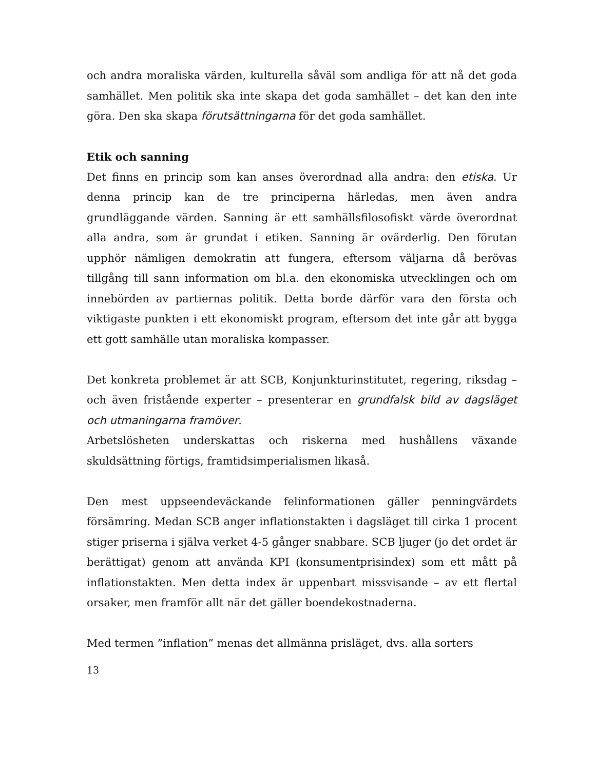och andra moraliska värden, kulturella såväl som andliga för att nå det goda samhället. Men politik ska inte skapa det goda samhället – det kan den inte göra. Den ska skapa förutsättningarna för det goda samhället.
Etik och sanning
Det finns en princip som kan anses överordnad alla andra: den etiska. Ur denna princip kan de tre principerna härledas, men även andra grundläggande värden. Sanning är ett samhällsfilosofiskt värde överordnat alla andra, som är grundat i etiken. Sanning är ovärderlig. Den förutan upphör nämligen demokratin att fungera, eftersom väljarna då berövas tillgång till sann information om bl.a. den ekonomiska utvecklingen och om innebörden av partiernas politik. Detta borde därför vara den första och viktigaste punkten i ett ekonomiskt program, eftersom det inte går att bygga ett gott samhälle utan moraliska kompasser.
Det konkreta problemet är att SCB, Konjunkturinstitutet, regering, riksdag – och även fristående experter – presenterar en grundfalsk bild av dagsläget och utmaningarna framöver.
Arbetslösheten underskattas och riskerna med hushållens växande skuldsättning förtigs, framtidsimperialismen likaså.
Den mest uppseendeväckande felinformationen gäller penningvärdets försämring. Medan SCB anger inflationstakten i dagsläget till cirka 1 procent stiger priserna i själva verket 4-5 gånger snabbare. SCB ljuger (jo det ordet är berättigat) genom att använda KPI (konsumentprisindex) som ett mått på inflationstakten. Men detta index är uppenbart missvisande – av ett flertal orsaker, men framför allt när det gäller boendekostnaderna.
Med termen ”inflation” menas det allmänna prisläget, dvs. alla sorters
13